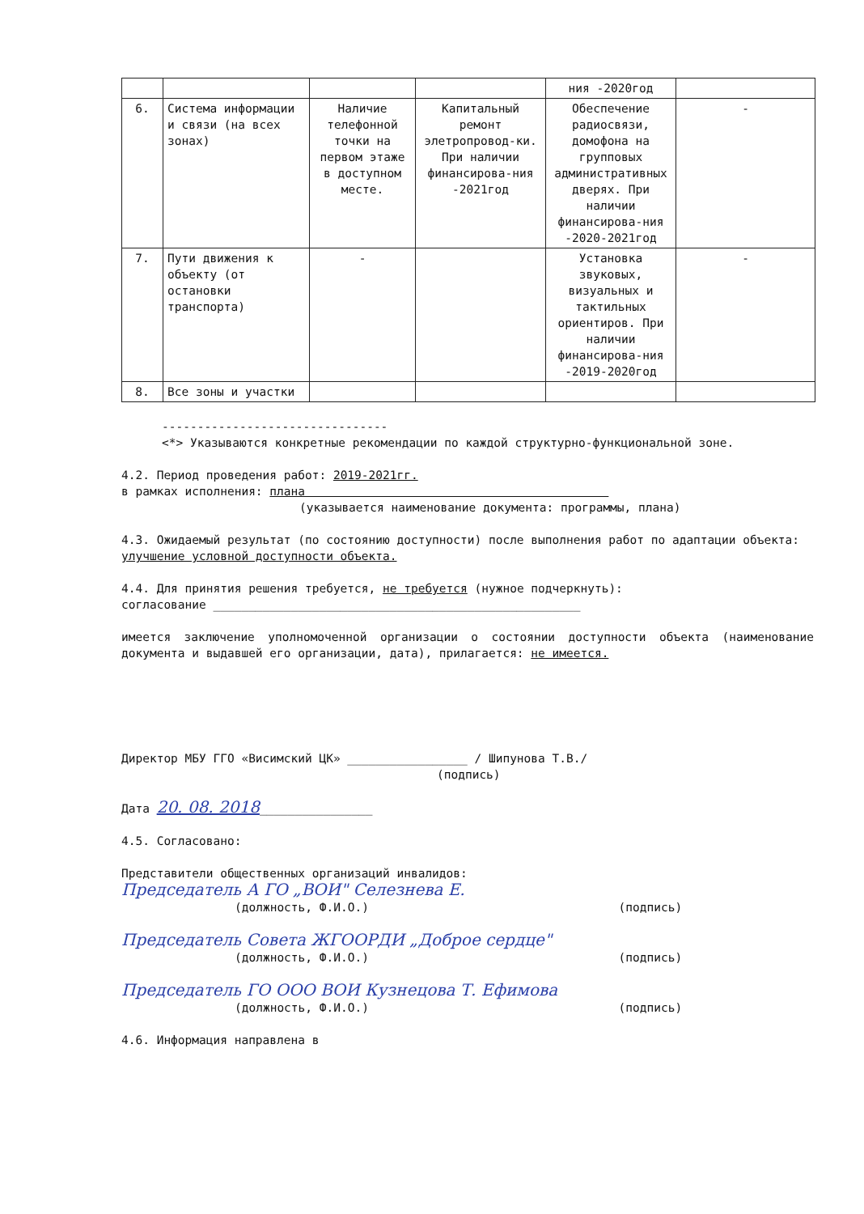| | | | | ния -2020год | |
| 6. | Система информации и связи (на всех зонах) | Наличие телефонной точки на первом этаже в доступном месте. | Капитальный ремонт элетропровод-ки. При наличии финансирова-ния -2021год | Обеспечение радиосвязи, домофона на групповых административных дверях. При наличии финансирова-ния -2020-2021год | - |
| 7. | Пути движения к объекту (от остановки транспорта) | - | | Установка звуковых, визуальных и тактильных ориентиров. При наличии финансирова-ния -2019-2020год | - |
| 8. | Все зоны и участки | | | | |
--------------------------------
<*> Указываются конкретные рекомендации по каждой структурно-функциональной зоне.
4.2. Период проведения работ: 2019-2021гг.
в рамках исполнения: плана
(указывается наименование документа: программы, плана)
4.3. Ожидаемый результат (по состоянию доступности) после выполнения работ по адаптации объекта: улучшение условной доступности объекта.
4.4. Для принятия решения требуется, не требуется (нужное подчеркнуть):
согласование ____________________________________________________
имеется заключение уполномоченной организации о состоянии доступности объекта (наименование документа и выдавшей его организации, дата), прилагается: не имеется.
Директор МБУ ГГО «Висимский ЦК» _________________ / Шипунова Т.В./
(подпись)
Дата 20. 08. 2018________________
4.5. Согласовано:
Представители общественных организаций инвалидов:
Председатель А ГО „ВОИ" Селезнева Е.
(должность, Ф.И.О.) (подпись)
Председатель Совета ЖГООРДИ „Доброе сердце"
(должность, Ф.И.О.) (подпись)
Председатель ГО ООО ВОИ Кузнецова Т. Ефимова
(должность, Ф.И.О.) (подпись)
4.6. Информация направлена в